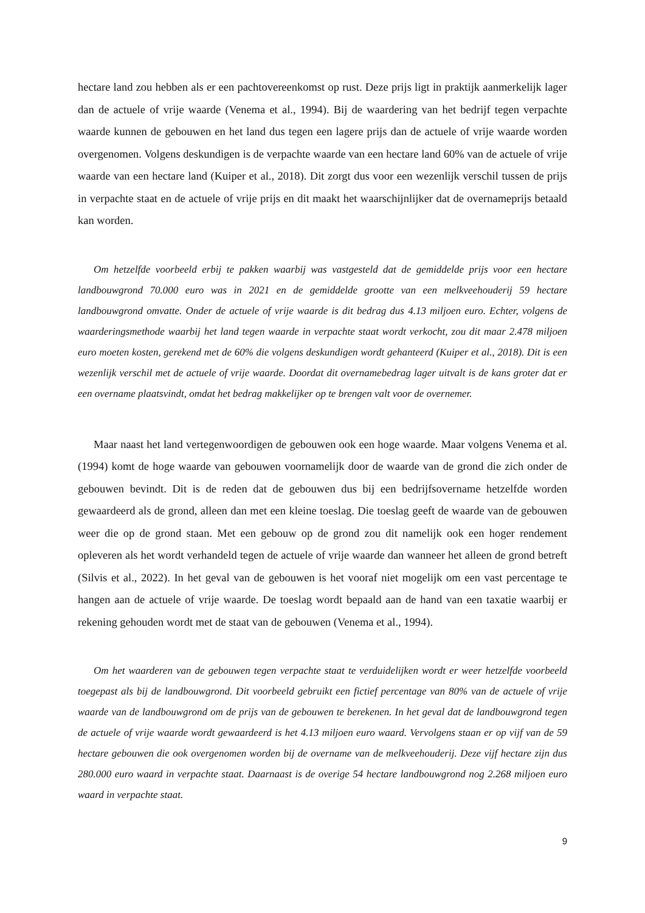hectare land zou hebben als er een pachtovereenkomst op rust. Deze prijs ligt in praktijk aanmerkelijk lager dan de actuele of vrije waarde (Venema et al., 1994). Bij de waardering van het bedrijf tegen verpachte waarde kunnen de gebouwen en het land dus tegen een lagere prijs dan de actuele of vrije waarde worden overgenomen. Volgens deskundigen is de verpachte waarde van een hectare land 60% van de actuele of vrije waarde van een hectare land (Kuiper et al., 2018). Dit zorgt dus voor een wezenlijk verschil tussen de prijs in verpachte staat en de actuele of vrije prijs en dit maakt het waarschijnlijker dat de overnameprijs betaald kan worden.
Om hetzelfde voorbeeld erbij te pakken waarbij was vastgesteld dat de gemiddelde prijs voor een hectare landbouwgrond 70.000 euro was in 2021 en de gemiddelde grootte van een melkveehouderij 59 hectare landbouwgrond omvatte. Onder de actuele of vrije waarde is dit bedrag dus 4.13 miljoen euro. Echter, volgens de waarderingsmethode waarbij het land tegen waarde in verpachte staat wordt verkocht, zou dit maar 2.478 miljoen euro moeten kosten, gerekend met de 60% die volgens deskundigen wordt gehanteerd (Kuiper et al., 2018). Dit is een wezenlijk verschil met de actuele of vrije waarde. Doordat dit overnamebedrag lager uitvalt is de kans groter dat er een overname plaatsvindt, omdat het bedrag makkelijker op te brengen valt voor de overnemer.
Maar naast het land vertegenwoordigen de gebouwen ook een hoge waarde. Maar volgens Venema et al. (1994) komt de hoge waarde van gebouwen voornamelijk door de waarde van de grond die zich onder de gebouwen bevindt. Dit is de reden dat de gebouwen dus bij een bedrijfsovername hetzelfde worden gewaardeerd als de grond, alleen dan met een kleine toeslag. Die toeslag geeft de waarde van de gebouwen weer die op de grond staan. Met een gebouw op de grond zou dit namelijk ook een hoger rendement opleveren als het wordt verhandeld tegen de actuele of vrije waarde dan wanneer het alleen de grond betreft (Silvis et al., 2022). In het geval van de gebouwen is het vooraf niet mogelijk om een vast percentage te hangen aan de actuele of vrije waarde. De toeslag wordt bepaald aan de hand van een taxatie waarbij er rekening gehouden wordt met de staat van de gebouwen (Venema et al., 1994).
Om het waarderen van de gebouwen tegen verpachte staat te verduidelijken wordt er weer hetzelfde voorbeeld toegepast als bij de landbouwgrond. Dit voorbeeld gebruikt een fictief percentage van 80% van de actuele of vrije waarde van de landbouwgrond om de prijs van de gebouwen te berekenen. In het geval dat de landbouwgrond tegen de actuele of vrije waarde wordt gewaardeerd is het 4.13 miljoen euro waard. Vervolgens staan er op vijf van de 59 hectare gebouwen die ook overgenomen worden bij de overname van de melkveehouderij. Deze vijf hectare zijn dus 280.000 euro waard in verpachte staat. Daarnaast is de overige 54 hectare landbouwgrond nog 2.268 miljoen euro waard in verpachte staat.
9